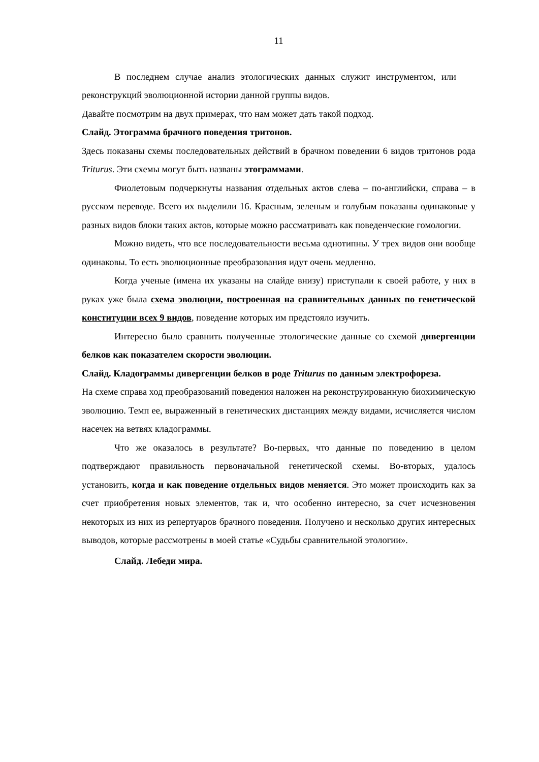11
В последнем случае анализ этологических данных служит инструментом, или реконструкций эволюционной истории данной группы видов.
Давайте посмотрим на двух примерах, что нам может дать такой подход.
Слайд. Этограмма брачного поведения тритонов.
Здесь показаны схемы последовательных действий в брачном поведении 6 видов тритонов рода Triturus. Эти схемы могут быть названы этограммами.
Фиолетовым подчеркнуты названия отдельных актов слева – по-английски, справа – в русском переводе. Всего их выделили 16. Красным, зеленым и голубым показаны одинаковые у разных видов блоки таких актов, которые можно рассматривать как поведенческие гомологии.
Можно видеть, что все последовательности весьма однотипны. У трех видов они вообще одинаковы. То есть эволюционные преобразования идут очень медленно.
Когда ученые (имена их указаны на слайде внизу) приступали к своей работе, у них в руках уже была схема эволюции, построенная на сравнительных данных по генетической конституции всех 9 видов, поведение которых им предстояло изучить.
Интересно было сравнить полученные этологические данные со схемой дивергенции белков как показателем скорости эволюции.
Слайд. Кладограммы дивергенции белков в роде Triturus по данным электрофореза.
На схеме справа ход преобразований поведения наложен на реконструированную биохимическую эволюцию. Темп ее, выраженный в генетических дистанциях между видами, исчисляется числом насечек на ветвях кладограммы.
Что же оказалось в результате? Во-первых, что данные по поведению в целом подтверждают правильность первоначальной генетической схемы. Во-вторых, удалось установить, когда и как поведение отдельных видов меняется. Это может происходить как за счет приобретения новых элементов, так и, что особенно интересно, за счет исчезновения некоторых из них из репертуаров брачного поведения. Получено и несколько других интересных выводов, которые рассмотрены в моей статье «Судьбы сравнительной этологии».
Слайд. Лебеди мира.